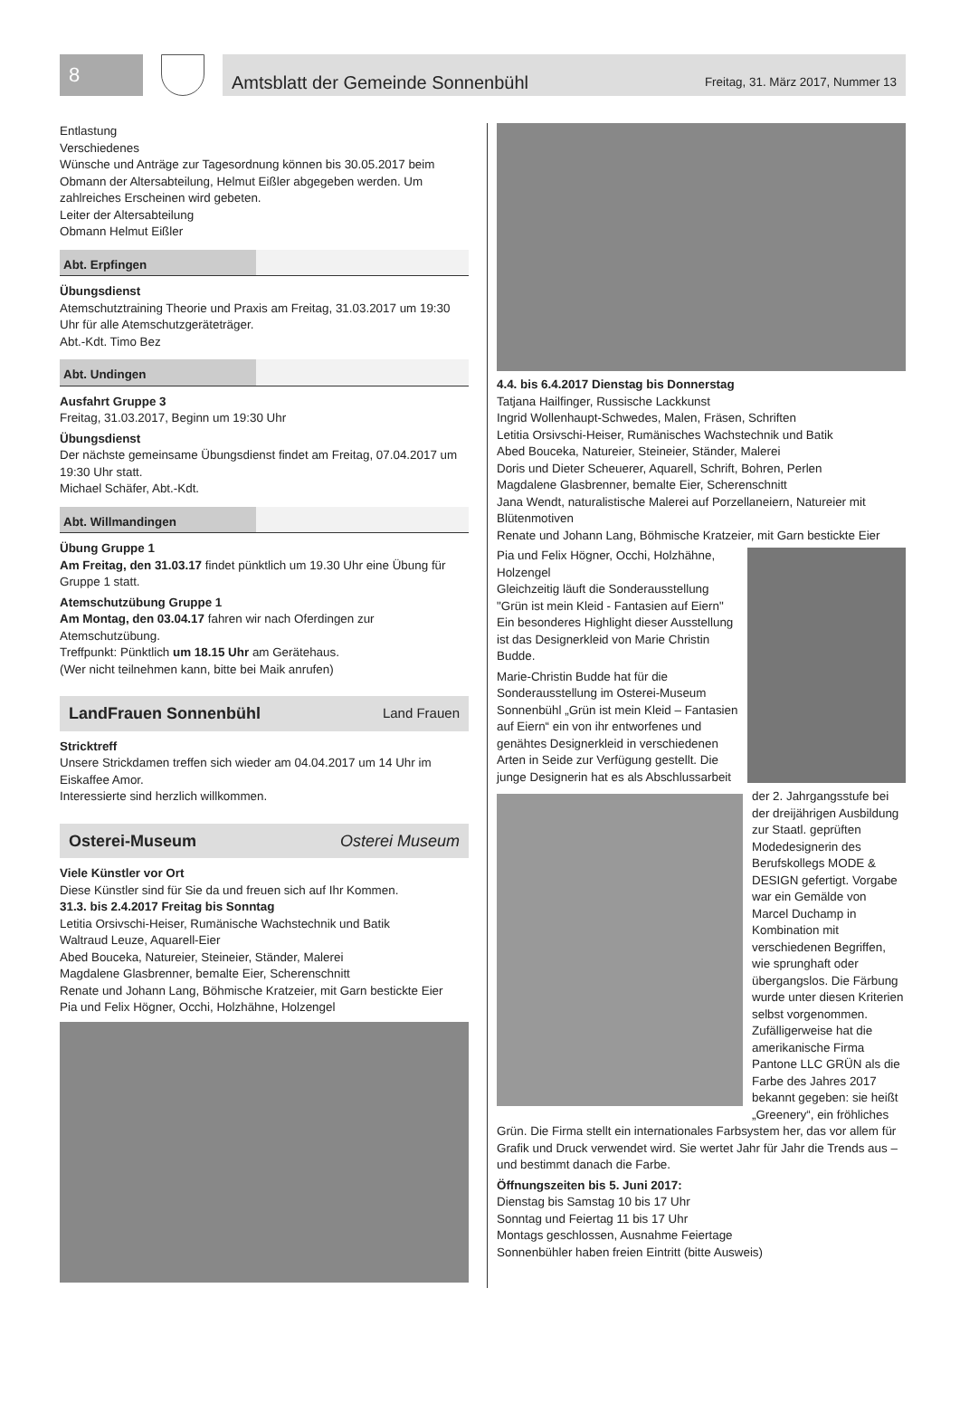8
Amtsblatt der Gemeinde Sonnenbühl Freitag, 31. März 2017, Nummer 13
Entlastung
Verschiedenes
Wünsche und Anträge zur Tagesordnung können bis 30.05.2017 beim Obmann der Altersabteilung, Helmut Eißler abgegeben werden. Um zahlreiches Erscheinen wird gebeten.
Leiter der Altersabteilung
Obmann Helmut Eißler
Abt. Erpfingen
Übungsdienst
Atemschutztraining Theorie und Praxis am Freitag, 31.03.2017 um 19:30 Uhr für alle Atemschutzgeräteträger.
Abt.-Kdt. Timo Bez
Abt. Undingen
Ausfahrt Gruppe 3
Freitag, 31.03.2017, Beginn um 19:30 Uhr
Übungsdienst
Der nächste gemeinsame Übungsdienst findet am Freitag, 07.04.2017 um 19:30 Uhr statt.
Michael Schäfer, Abt.-Kdt.
Abt. Willmandingen
Übung Gruppe 1
Am Freitag, den 31.03.17 findet pünktlich um 19.30 Uhr eine Übung für Gruppe 1 statt.
Atemschutzübung Gruppe 1
Am Montag, den 03.04.17 fahren wir nach Oferdingen zur Atemschutzübung.
Treffpunkt: Pünktlich um 18.15 Uhr am Gerätehaus.
(Wer nicht teilnehmen kann, bitte bei Maik anrufen)
LandFrauen Sonnenbühl Land Frauen
Stricktreff
Unsere Strickdamen treffen sich wieder am 04.04.2017 um 14 Uhr im Eiskaffee Amor.
Interessierte sind herzlich willkommen.
Osterei-Museum Osterei Museum
Viele Künstler vor Ort
Diese Künstler sind für Sie da und freuen sich auf Ihr Kommen.
31.3. bis 2.4.2017 Freitag bis Sonntag
Letitia Orsivschi-Heiser, Rumänische Wachstechnik und Batik
Waltraud Leuze, Aquarell-Eier
Abed Bouceka, Natureier, Steineier, Ständer, Malerei
Magdalene Glasbrenner, bemalte Eier, Scherenschnitt
Renate und Johann Lang, Böhmische Kratzeier, mit Garn bestickte Eier
Pia und Felix Högner, Occhi, Holzhähne, Holzengel
4.4. bis 6.4.2017 Dienstag bis Donnerstag
Tatjana Hailfinger, Russische Lackkunst
Ingrid Wollenhaupt-Schwedes, Malen, Fräsen, Schriften
Letitia Orsivschi-Heiser, Rumänisches Wachstechnik und Batik
Abed Bouceka, Natureier, Steineier, Ständer, Malerei
Doris und Dieter Scheuerer, Aquarell, Schrift, Bohren, Perlen
Magdalene Glasbrenner, bemalte Eier, Scherenschnitt
Jana Wendt, naturalistische Malerei auf Porzellaneiern, Natureier mit Blütenmotiven
Renate und Johann Lang, Böhmische Kratzeier, mit Garn bestickte Eier
Pia und Felix Högner, Occhi, Holzhähne, Holzengel
Gleichzeitig läuft die Sonderausstellung "Grün ist mein Kleid - Fantasien auf Eiern"
Ein besonderes Highlight dieser Ausstellung ist das Designerkleid von Marie Christin Budde.
Marie-Christin Budde hat für die Sonderausstellung im Osterei-Museum Sonnenbühl „Grün ist mein Kleid – Fantasien auf Eiern“ ein von ihr entworfenes und genähtes Designerkleid in verschiedenen Arten in Seide zur Verfügung gestellt. Die junge Designerin hat es als Abschlussarbeit der 2. Jahrgangsstufe bei der dreijährigen Ausbildung zur Staatl. geprüften Modedesignerin des Berufskollegs MODE & DESIGN gefertigt. Vorgabe war ein Gemälde von Marcel Duchamp in Kombination mit verschiedenen Begriffen, wie sprunghaft oder übergangslos. Die Färbung wurde unter diesen Kriterien selbst vorgenommen.
Zufälligerweise hat die amerikanische Firma Pantone LLC GRÜN als die Farbe des Jahres 2017 bekannt gegeben: sie heißt „Greenery“, ein fröhliches Grün. Die Firma stellt ein internationales Farbsystem her, das vor allem für Grafik und Druck verwendet wird. Sie wertet Jahr für Jahr die Trends aus – und bestimmt danach die Farbe.
Öffnungszeiten bis 5. Juni 2017:
Dienstag bis Samstag 10 bis 17 Uhr
Sonntag und Feiertag 11 bis 17 Uhr
Montags geschlossen, Ausnahme Feiertage
Sonnenbühler haben freien Eintritt (bitte Ausweis)